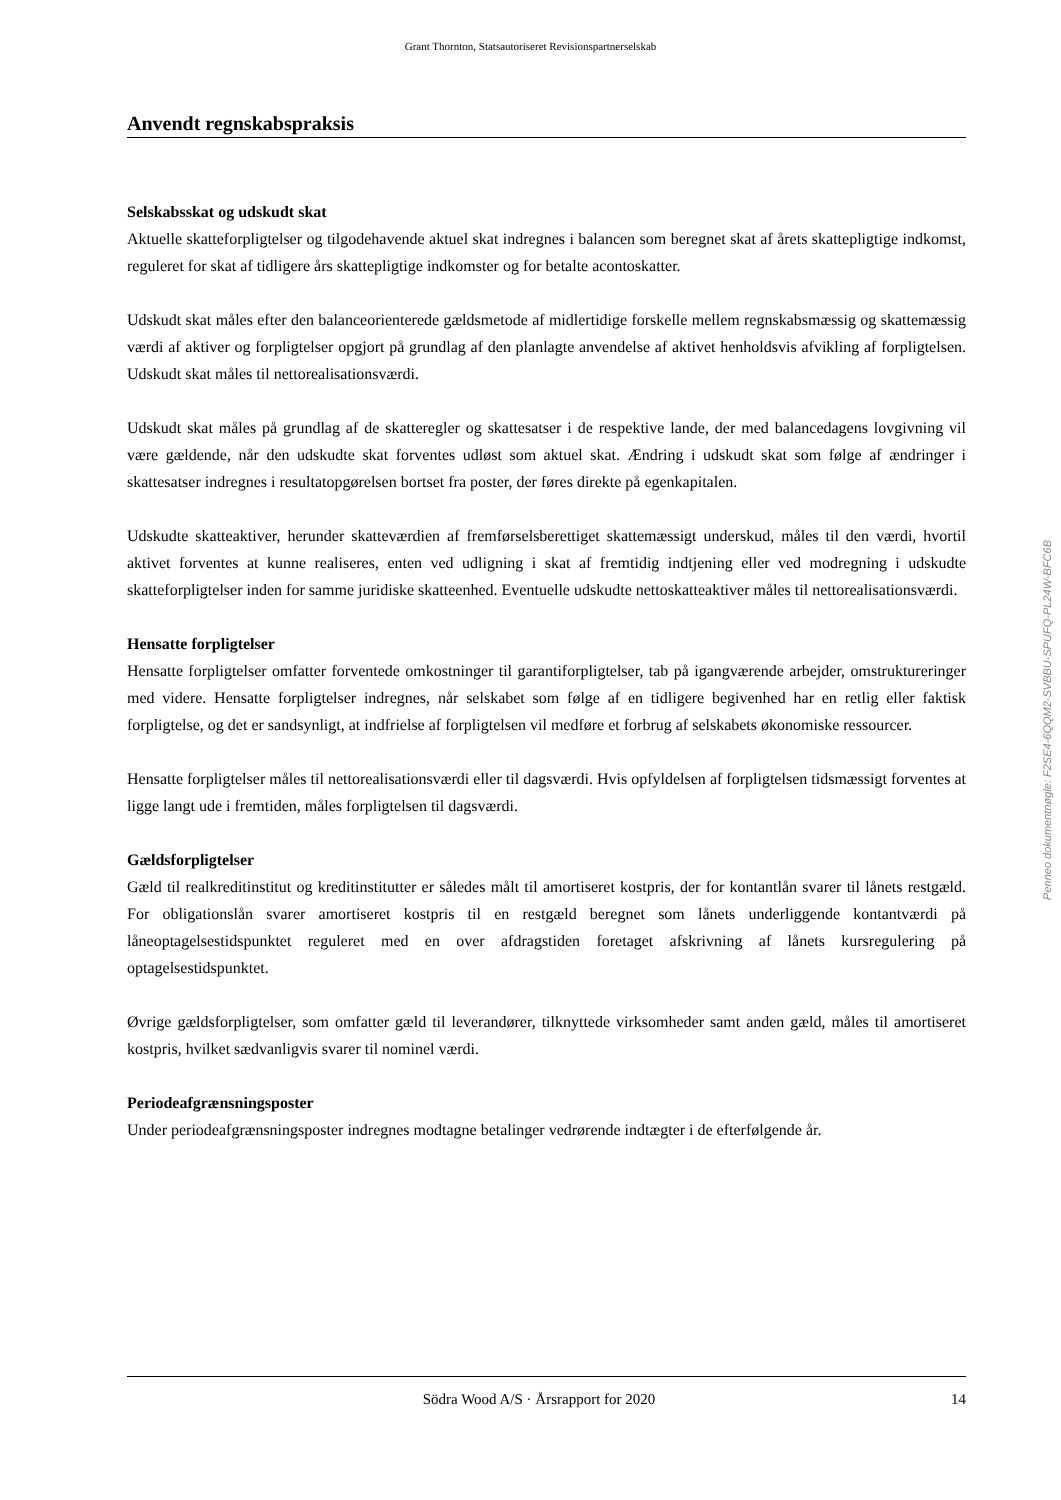Grant Thornton, Statsautoriseret Revisionspartnerselskab
Anvendt regnskabspraksis
Selskabsskat og udskudt skat
Aktuelle skatteforpligtelser og tilgodehavende aktuel skat indregnes i balancen som beregnet skat af årets skattepligtige indkomst, reguleret for skat af tidligere års skattepligtige indkomster og for betalte acontoskatter.
Udskudt skat måles efter den balanceorienterede gældsmetode af midlertidige forskelle mellem regnskabsmæssig og skattemæssig værdi af aktiver og forpligtelser opgjort på grundlag af den planlagte anvendelse af aktivet henholdsvis afvikling af forpligtelsen. Udskudt skat måles til nettorealisationsværdi.
Udskudt skat måles på grundlag af de skatteregler og skattesatser i de respektive lande, der med balancedagens lovgivning vil være gældende, når den udskudte skat forventes udløst som aktuel skat. Ændring i udskudt skat som følge af ændringer i skattesatser indregnes i resultatopgørelsen bortset fra poster, der føres direkte på egenkapitalen.
Udskudte skatteaktiver, herunder skatteværdien af fremførselsberettiget skattemæssigt underskud, måles til den værdi, hvortil aktivet forventes at kunne realiseres, enten ved udligning i skat af fremtidig indtjening eller ved modregning i udskudte skatteforpligtelser inden for samme juridiske skatteenhed. Eventuelle udskudte nettoskatteaktiver måles til nettorealisationsværdi.
Hensatte forpligtelser
Hensatte forpligtelser omfatter forventede omkostninger til garantiforpligtelser, tab på igangværende arbejder, omstruktureringer med videre. Hensatte forpligtelser indregnes, når selskabet som følge af en tidligere begivenhed har en retlig eller faktisk forpligtelse, og det er sandsynligt, at indfrielse af forpligtelsen vil medføre et forbrug af selskabets økonomiske ressourcer.
Hensatte forpligtelser måles til nettorealisationsværdi eller til dagsværdi. Hvis opfyldelsen af forpligtelsen tidsmæssigt forventes at ligge langt ude i fremtiden, måles forpligtelsen til dagsværdi.
Gældsforpligtelser
Gæld til realkreditinstitut og kreditinstitutter er således målt til amortiseret kostpris, der for kontantlån svarer til lånets restgæld. For obligationslån svarer amortiseret kostpris til en restgæld beregnet som lånets underliggende kontantværdi på låneoptagelsestidspunktet reguleret med en over afdragstiden foretaget afskrivning af lånets kursregulering på optagelsestidspunktet.
Øvrige gældsforpligtelser, som omfatter gæld til leverandører, tilknyttede virksomheder samt anden gæld, måles til amortiseret kostpris, hvilket sædvanligvis svarer til nominel værdi.
Periodeafgrænsningsposter
Under periodeafgrænsningsposter indregnes modtagne betalinger vedrørende indtægter i de efterfølgende år.
Penneo dokumentnøgle: F2SE4-6QQM2-SVBBU-SPUFQ-PL24W-BFC6B
Södra Wood A/S · Årsrapport for 2020 14